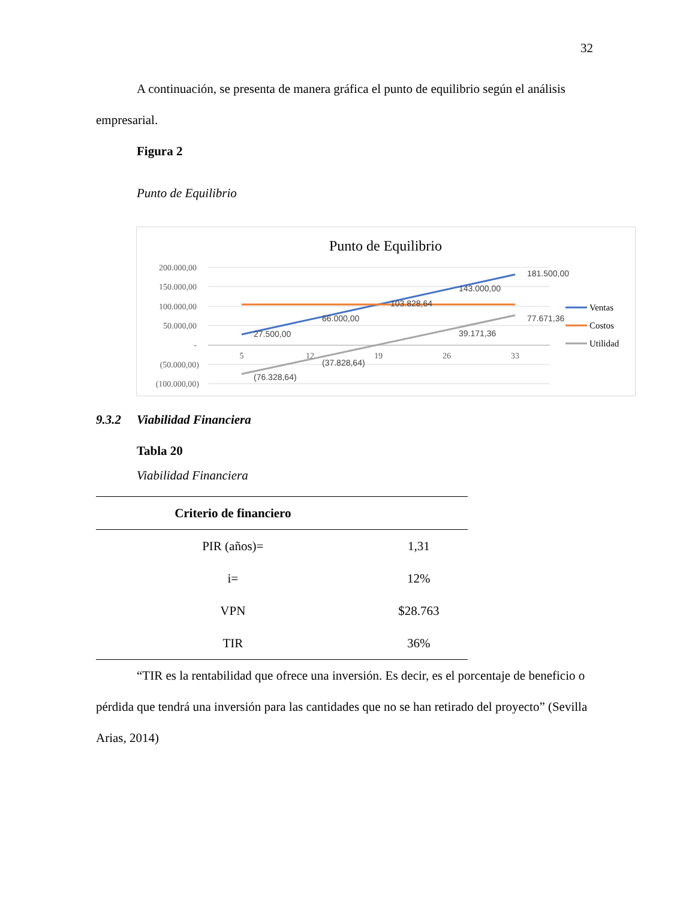32
A continuación, se presenta de manera gráfica el punto de equilibrio según el análisis empresarial.
Figura 2
Punto de Equilibrio
Punto de Equilibrio
200.000,00
150.000,00
100.000,00
50.000,00
-
(50.000,00)
(100.000,00)
5
12
19
26
33
27.500,00
66.000,00
103.828,64
143.000,00
181.500,00
(76.328,64)
(37.828,64)
39.171,36
77.671,36
Ventas
Costos
Utilidad
9.3.2 Viabilidad Financiera
Tabla 20
Viabilidad Financiera
| Criterio de financiero | |
| --- | --- |
| PIR (años)= | 1,31 |
| i= | 12% |
| VPN | $28.763 |
| TIR | 36% |
“TIR es la rentabilidad que ofrece una inversión. Es decir, es el porcentaje de beneficio o pérdida que tendrá una inversión para las cantidades que no se han retirado del proyecto” (Sevilla Arias, 2014)